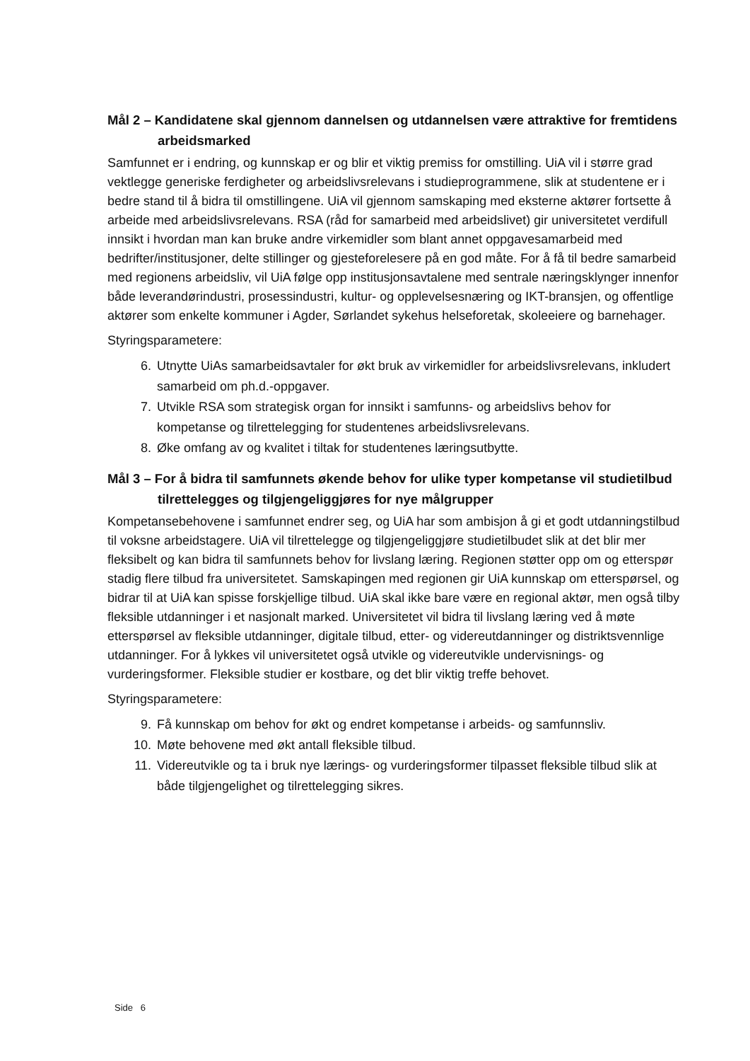Mål 2 – Kandidatene skal gjennom dannelsen og utdannelsen være attraktive for fremtidens arbeidsmarked
Samfunnet er i endring, og kunnskap er og blir et viktig premiss for omstilling. UiA vil i større grad vektlegge generiske ferdigheter og arbeidslivsrelevans i studieprogrammene, slik at studentene er i bedre stand til å bidra til omstillingene. UiA vil gjennom samskaping med eksterne aktører fortsette å arbeide med arbeidslivsrelevans. RSA (råd for samarbeid med arbeidslivet) gir universitetet verdifull innsikt i hvordan man kan bruke andre virkemidler som blant annet oppgavesamarbeid med bedrifter/institusjoner, delte stillinger og gjesteforelesere på en god måte. For å få til bedre samarbeid med regionens arbeidsliv, vil UiA følge opp institusjonsavtalene med sentrale næringsklynger innenfor både leverandørindustri, prosessindustri, kultur- og opplevelsesnæring og IKT-bransjen, og offentlige aktører som enkelte kommuner i Agder, Sørlandet sykehus helseforetak, skoleeiere og barnehager.
Styringsparametere:
6. Utnytte UiAs samarbeidsavtaler for økt bruk av virkemidler for arbeidslivsrelevans, inkludert samarbeid om ph.d.-oppgaver.
7. Utvikle RSA som strategisk organ for innsikt i samfunns- og arbeidslivs behov for kompetanse og tilrettelegging for studentenes arbeidslivsrelevans.
8. Øke omfang av og kvalitet i tiltak for studentenes læringsutbytte.
Mål 3 – For å bidra til samfunnets økende behov for ulike typer kompetanse vil studietilbud tilrettelegges og tilgjengeliggjøres for nye målgrupper
Kompetansebehovene i samfunnet endrer seg, og UiA har som ambisjon å gi et godt utdanningstilbud til voksne arbeidstagere. UiA vil tilrettelegge og tilgjengeliggjøre studietilbudet slik at det blir mer fleksibelt og kan bidra til samfunnets behov for livslang læring. Regionen støtter opp om og etterspør stadig flere tilbud fra universitetet. Samskapingen med regionen gir UiA kunnskap om etterspørsel, og bidrar til at UiA kan spisse forskjellige tilbud. UiA skal ikke bare være en regional aktør, men også tilby fleksible utdanninger i et nasjonalt marked. Universitetet vil bidra til livslang læring ved å møte etterspørsel av fleksible utdanninger, digitale tilbud, etter- og videreutdanninger og distriktsvennlige utdanninger. For å lykkes vil universitetet også utvikle og videreutvikle undervisnings- og vurderingsformer. Fleksible studier er kostbare, og det blir viktig treffe behovet.
Styringsparametere:
9. Få kunnskap om behov for økt og endret kompetanse i arbeids- og samfunnsliv.
10. Møte behovene med økt antall fleksible tilbud.
11. Videreutvikle og ta i bruk nye lærings- og vurderingsformer tilpasset fleksible tilbud slik at både tilgjengelighet og tilrettelegging sikres.
Side 6